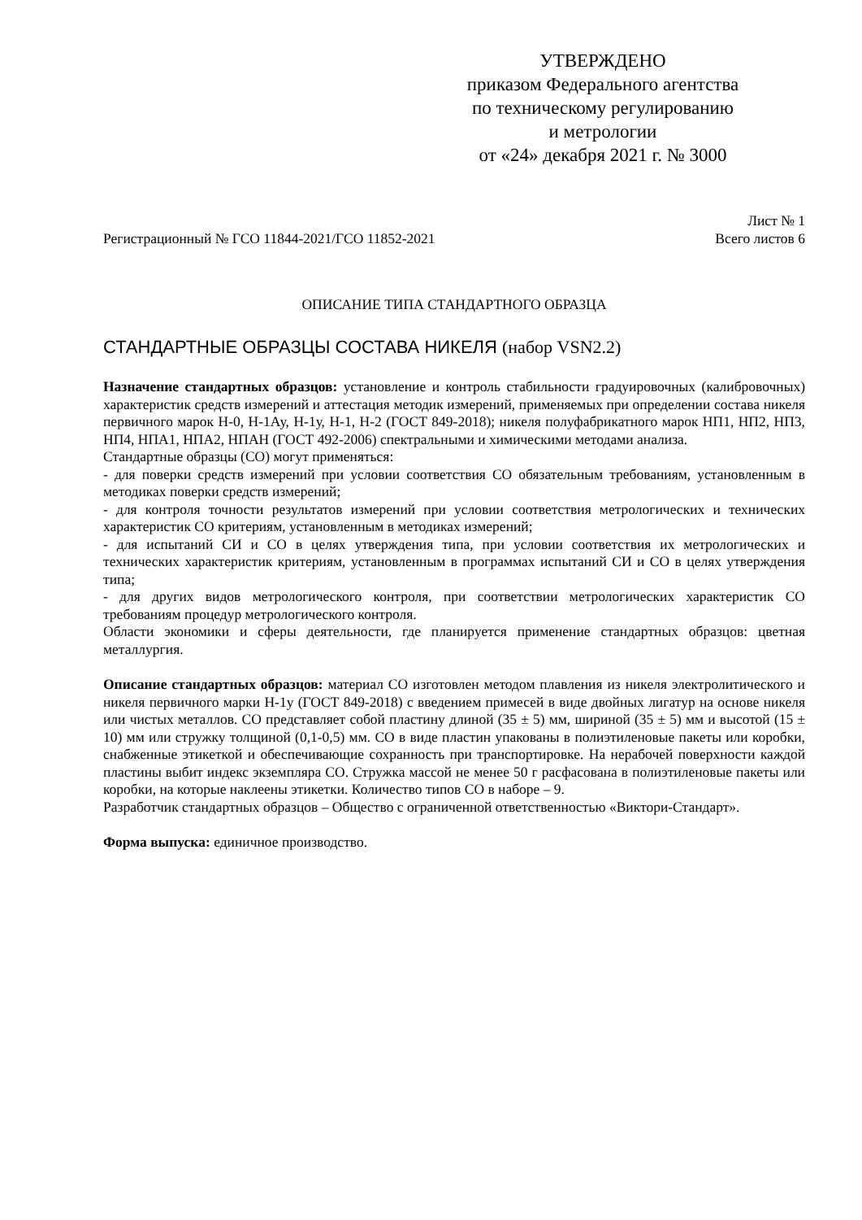УТВЕРЖДЕНО
приказом Федерального агентства
по техническому регулированию
и метрологии
от «24» декабря 2021 г. № 3000
Регистрационный № ГСО 11844-2021/ГСО 11852-2021
Лист № 1
Всего листов 6
ОПИСАНИЕ ТИПА СТАНДАРТНОГО ОБРАЗЦА
СТАНДАРТНЫЕ ОБРАЗЦЫ СОСТАВА НИКЕЛЯ (набор VSN2.2)
Назначение стандартных образцов: установление и контроль стабильности градуировочных (калибровочных) характеристик средств измерений и аттестация методик измерений, применяемых при определении состава никеля первичного марок Н-0, Н-1Ау, Н-1у, Н-1, Н-2 (ГОСТ 849-2018); никеля полуфабрикатного марок НП1, НП2, НП3, НП4, НПА1, НПА2, НПАН (ГОСТ 492-2006) спектральными и химическими методами анализа.
Стандартные образцы (СО) могут применяться:
- для поверки средств измерений при условии соответствия СО обязательным требованиям, установленным в методиках поверки средств измерений;
- для контроля точности результатов измерений при условии соответствия метрологических и технических характеристик СО критериям, установленным в методиках измерений;
- для испытаний СИ и СО в целях утверждения типа, при условии соответствия их метрологических и технических характеристик критериям, установленным в программах испытаний СИ и СО в целях утверждения типа;
- для других видов метрологического контроля, при соответствии метрологических характеристик СО требованиям процедур метрологического контроля.
Области экономики и сферы деятельности, где планируется применение стандартных образцов: цветная металлургия.
Описание стандартных образцов: материал СО изготовлен методом плавления из никеля электролитического и никеля первичного марки Н-1у (ГОСТ 849-2018) с введением примесей в виде двойных лигатур на основе никеля или чистых металлов. СО представляет собой пластину длиной (35 ± 5) мм, шириной (35 ± 5) мм и высотой (15 ± 10) мм или стружку толщиной (0,1-0,5) мм. СО в виде пластин упакованы в полиэтиленовые пакеты или коробки, снабженные этикеткой и обеспечивающие сохранность при транспортировке. На нерабочей поверхности каждой пластины выбит индекс экземпляра СО. Стружка массой не менее 50 г расфасована в полиэтиленовые пакеты или коробки, на которые наклеены этикетки. Количество типов СО в наборе – 9.
Разработчик стандартных образцов – Общество с ограниченной ответственностью «Виктори-Стандарт».
Форма выпуска: единичное производство.